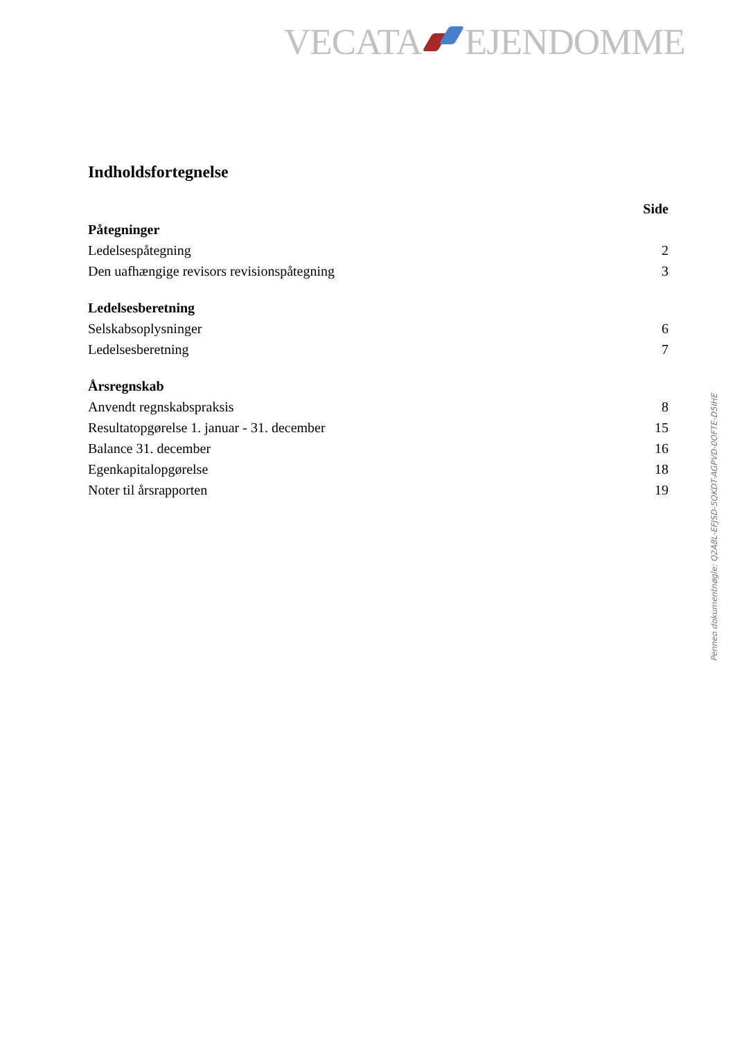VECATA EJENDOMME
Indholdsfortegnelse
| | Side |
| --- | --- |
| Påtegninger | |
| Ledelsespåtegning | 2 |
| Den uafhængige revisors revisionspåtegning | 3 |
| Ledelsesberetning | |
| Selskabsoplysninger | 6 |
| Ledelsesberetning | 7 |
| Årsregnskab | |
| Anvendt regnskabspraksis | 8 |
| Resultatopgørelse 1. januar - 31. december | 15 |
| Balance 31. december | 16 |
| Egenkapitalopgørelse | 18 |
| Noter til årsrapporten | 19 |
Penneo dokumentnøgle: Q2A8L-EFJSD-5QKDT-AGPVD-0OFTE-D5IHE